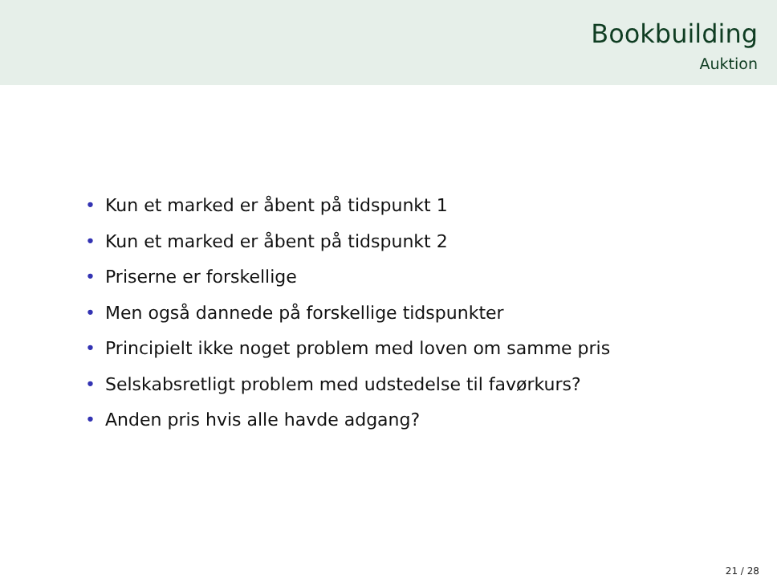Bookbuilding
Auktion
• Kun et marked er åbent på tidspunkt 1
• Kun et marked er åbent på tidspunkt 2
• Priserne er forskellige
• Men også dannede på forskellige tidspunkter
• Principielt ikke noget problem med loven om samme pris
• Selskabsretligt problem med udstedelse til favørkurs?
• Anden pris hvis alle havde adgang?
21 / 28